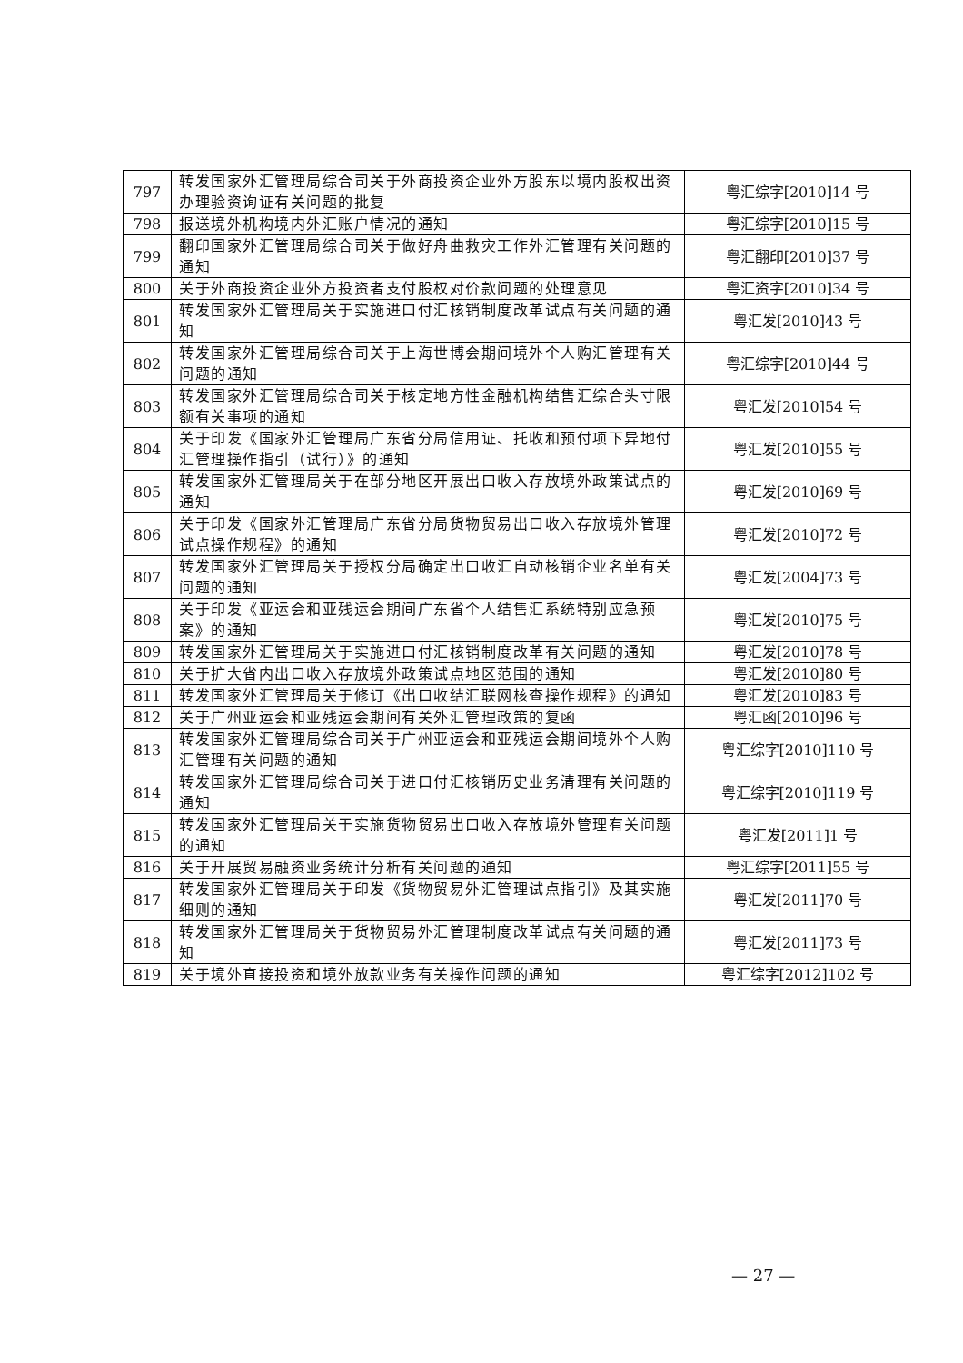| 797 | 转发国家外汇管理局综合司关于外商投资企业外方股东以境内股权出资办理验资询证有关问题的批复 | 粤汇综字[2010]14 号 |
| 798 | 报送境外机构境内外汇账户情况的通知 | 粤汇综字[2010]15 号 |
| 799 | 翻印国家外汇管理局综合司关于做好舟曲救灾工作外汇管理有关问题的通知 | 粤汇翻印[2010]37 号 |
| 800 | 关于外商投资企业外方投资者支付股权对价款问题的处理意见 | 粤汇资字[2010]34 号 |
| 801 | 转发国家外汇管理局关于实施进口付汇核销制度改革试点有关问题的通知 | 粤汇发[2010]43 号 |
| 802 | 转发国家外汇管理局综合司关于上海世博会期间境外个人购汇管理有关问题的通知 | 粤汇综字[2010]44 号 |
| 803 | 转发国家外汇管理局综合司关于核定地方性金融机构结售汇综合头寸限额有关事项的通知 | 粤汇发[2010]54 号 |
| 804 | 关于印发《国家外汇管理局广东省分局信用证、托收和预付项下异地付汇管理操作指引（试行）》的通知 | 粤汇发[2010]55 号 |
| 805 | 转发国家外汇管理局关于在部分地区开展出口收入存放境外政策试点的通知 | 粤汇发[2010]69 号 |
| 806 | 关于印发《国家外汇管理局广东省分局货物贸易出口收入存放境外管理试点操作规程》的通知 | 粤汇发[2010]72 号 |
| 807 | 转发国家外汇管理局关于授权分局确定出口收汇自动核销企业名单有关问题的通知 | 粤汇发[2004]73 号 |
| 808 | 关于印发《亚运会和亚残运会期间广东省个人结售汇系统特别应急预案》的通知 | 粤汇发[2010]75 号 |
| 809 | 转发国家外汇管理局关于实施进口付汇核销制度改革有关问题的通知 | 粤汇发[2010]78 号 |
| 810 | 关于扩大省内出口收入存放境外政策试点地区范围的通知 | 粤汇发[2010]80 号 |
| 811 | 转发国家外汇管理局关于修订《出口收结汇联网核查操作规程》的通知 | 粤汇发[2010]83 号 |
| 812 | 关于广州亚运会和亚残运会期间有关外汇管理政策的复函 | 粤汇函[2010]96 号 |
| 813 | 转发国家外汇管理局综合司关于广州亚运会和亚残运会期间境外个人购汇管理有关问题的通知 | 粤汇综字[2010]110 号 |
| 814 | 转发国家外汇管理局综合司关于进口付汇核销历史业务清理有关问题的通知 | 粤汇综字[2010]119 号 |
| 815 | 转发国家外汇管理局关于实施货物贸易出口收入存放境外管理有关问题的通知 | 粤汇发[2011]1 号 |
| 816 | 关于开展贸易融资业务统计分析有关问题的通知 | 粤汇综字[2011]55 号 |
| 817 | 转发国家外汇管理局关于印发《货物贸易外汇管理试点指引》及其实施细则的通知 | 粤汇发[2011]70 号 |
| 818 | 转发国家外汇管理局关于货物贸易外汇管理制度改革试点有关问题的通知 | 粤汇发[2011]73 号 |
| 819 | 关于境外直接投资和境外放款业务有关操作问题的通知 | 粤汇综字[2012]102 号 |
— 27 —